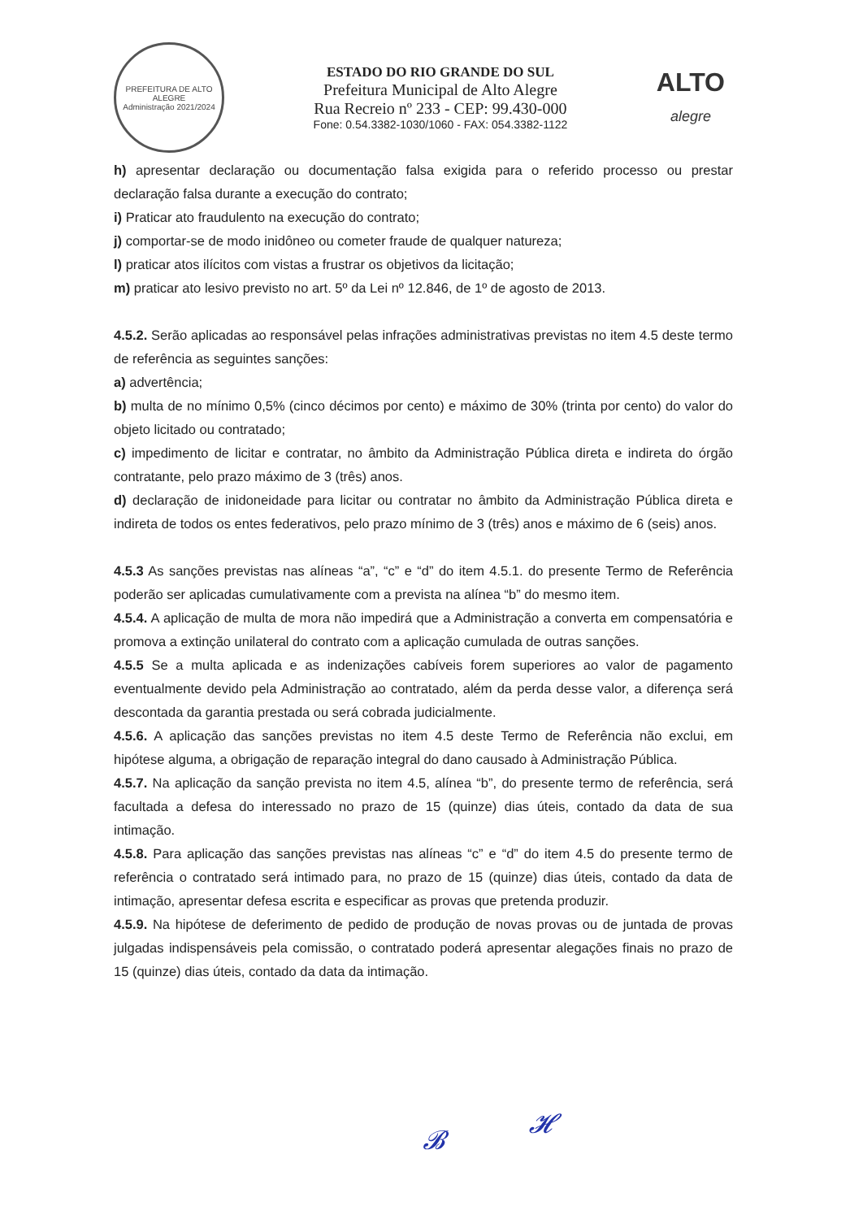PREFEITURA DE ALTO ALEGRE
Administração 2021/2024
ESTADO DO RIO GRANDE DO SUL
Prefeitura Municipal de Alto Alegre
Rua Recreio nº 233 - CEP: 99.430-000
Fone: 0.54.3382-1030/1060 - FAX: 054.3382-1122
ALTO
alegre
h) apresentar declaração ou documentação falsa exigida para o referido processo ou prestar declaração falsa durante a execução do contrato;
i) Praticar ato fraudulento na execução do contrato;
j) comportar-se de modo inidôneo ou cometer fraude de qualquer natureza;
l) praticar atos ilícitos com vistas a frustrar os objetivos da licitação;
m) praticar ato lesivo previsto no art. 5º da Lei nº 12.846, de 1º de agosto de 2013.
4.5.2. Serão aplicadas ao responsável pelas infrações administrativas previstas no item 4.5 deste termo de referência as seguintes sanções:
a) advertência;
b) multa de no mínimo 0,5% (cinco décimos por cento) e máximo de 30% (trinta por cento) do valor do objeto licitado ou contratado;
c) impedimento de licitar e contratar, no âmbito da Administração Pública direta e indireta do órgão contratante, pelo prazo máximo de 3 (três) anos.
d) declaração de inidoneidade para licitar ou contratar no âmbito da Administração Pública direta e indireta de todos os entes federativos, pelo prazo mínimo de 3 (três) anos e máximo de 6 (seis) anos.
4.5.3 As sanções previstas nas alíneas “a”, “c” e “d” do item 4.5.1. do presente Termo de Referência poderão ser aplicadas cumulativamente com a prevista na alínea “b” do mesmo item.
4.5.4. A aplicação de multa de mora não impedirá que a Administração a converta em compensatória e promova a extinção unilateral do contrato com a aplicação cumulada de outras sanções.
4.5.5 Se a multa aplicada e as indenizações cabíveis forem superiores ao valor de pagamento eventualmente devido pela Administração ao contratado, além da perda desse valor, a diferença será descontada da garantia prestada ou será cobrada judicialmente.
4.5.6. A aplicação das sanções previstas no item 4.5 deste Termo de Referência não exclui, em hipótese alguma, a obrigação de reparação integral do dano causado à Administração Pública.
4.5.7. Na aplicação da sanção prevista no item 4.5, alínea “b”, do presente termo de referência, será facultada a defesa do interessado no prazo de 15 (quinze) dias úteis, contado da data de sua intimação.
4.5.8. Para aplicação das sanções previstas nas alíneas “c” e “d” do item 4.5 do presente termo de referência o contratado será intimado para, no prazo de 15 (quinze) dias úteis, contado da data de intimação, apresentar defesa escrita e especificar as provas que pretenda produzir.
4.5.9. Na hipótese de deferimento de pedido de produção de novas provas ou de juntada de provas julgadas indispensáveis pela comissão, o contratado poderá apresentar alegações finais no prazo de 15 (quinze) dias úteis, contado da data da intimação.
𝓑
𝓗